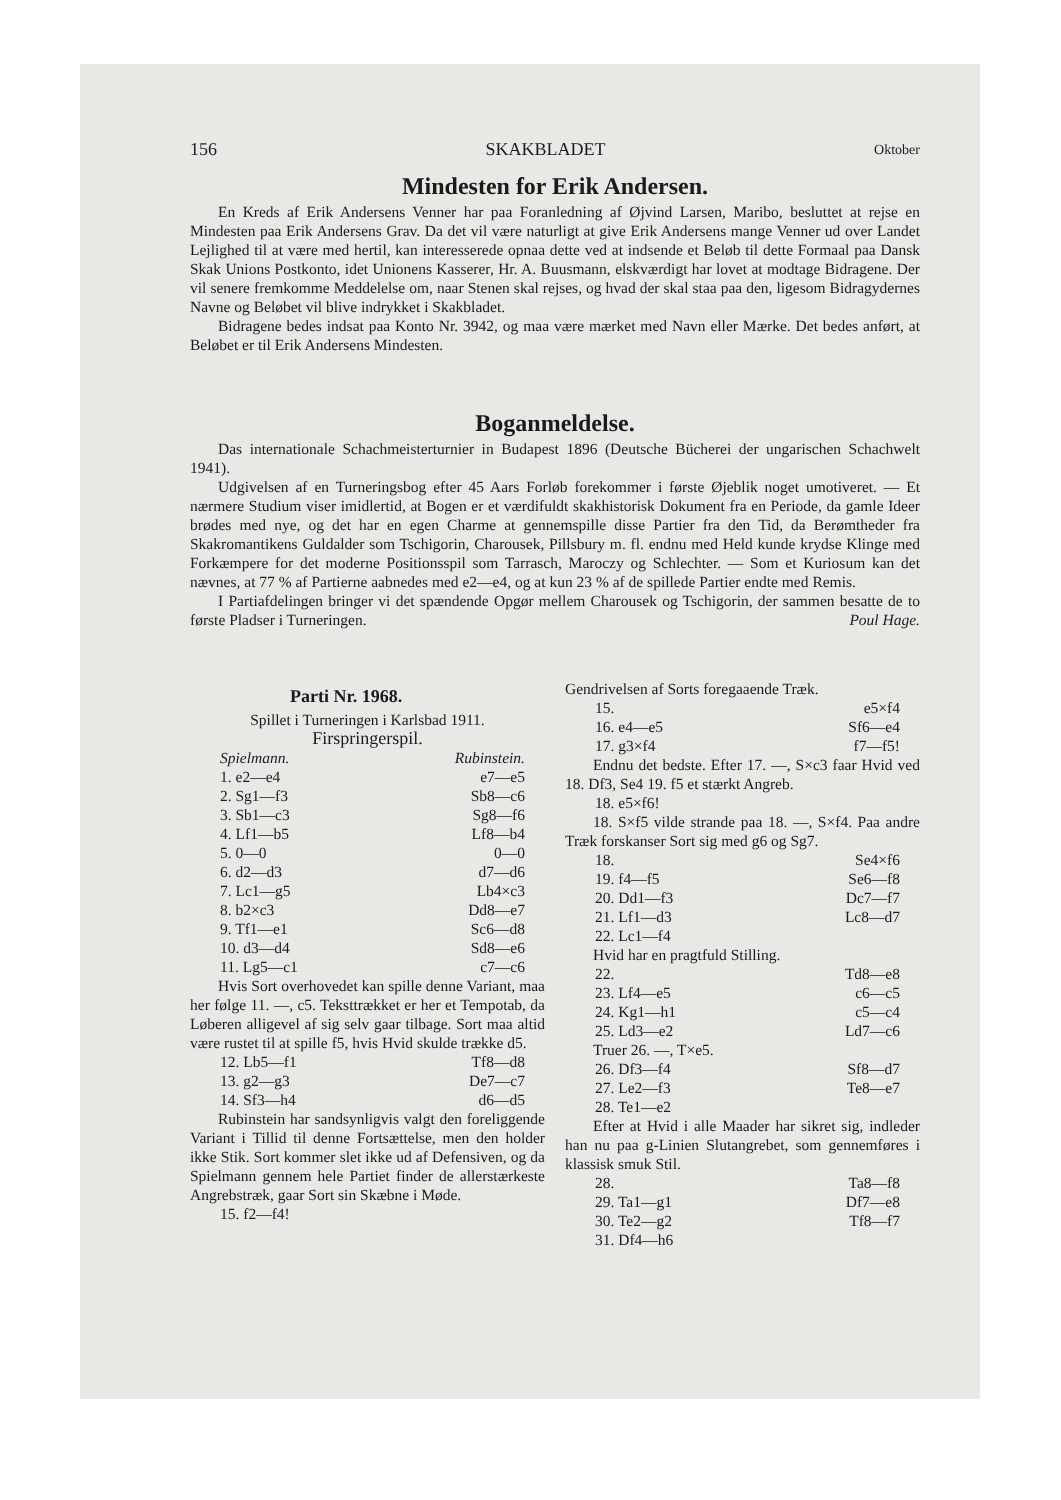156 SKAKBLADET Oktober
Mindesten for Erik Andersen.
En Kreds af Erik Andersens Venner har paa Foranledning af Øjvind Larsen, Maribo, besluttet at rejse en Mindesten paa Erik Andersens Grav. Da det vil være naturligt at give Erik Andersens mange Venner ud over Landet Lejlighed til at være med hertil, kan interesserede opnaa dette ved at indsende et Beløb til dette Formaal paa Dansk Skak Unions Postkonto, idet Unionens Kasserer, Hr. A. Buusmann, elskværdigt har lovet at modtage Bidragene. Der vil senere fremkomme Meddelelse om, naar Stenen skal rejses, og hvad der skal staa paa den, ligesom Bidragydernes Navne og Beløbet vil blive indrykket i Skakbladet.
Bidragene bedes indsat paa Konto Nr. 3942, og maa være mærket med Navn eller Mærke. Det bedes anført, at Beløbet er til Erik Andersens Mindesten.
Boganmeldelse.
Das internationale Schachmeisterturnier in Budapest 1896 (Deutsche Bücherei der ungarischen Schachwelt 1941).
Udgivelsen af en Turneringsbog efter 45 Aars Forløb forekommer i første Øjeblik noget umotiveret. — Et nærmere Studium viser imidlertid, at Bogen er et værdifuldt skakhistorisk Dokument fra en Periode, da gamle Ideer brødes med nye, og det har en egen Charme at gennemspille disse Partier fra den Tid, da Berømtheder fra Skakromantikens Guldalder som Tschigorin, Charousek, Pillsbury m. fl. endnu med Held kunde krydse Klinge med Forkæmpere for det moderne Positionsspil som Tarrasch, Maroczy og Schlechter. — Som et Kuriosum kan det nævnes, at 77 % af Partierne aabnedes med e2—e4, og at kun 23 % af de spillede Partier endte med Remis.
I Partiafdelingen bringer vi det spændende Opgør mellem Charousek og Tschigorin, der sammen besatte de to første Pladser i Turneringen. Poul Hage.
Parti Nr. 1968.
Spillet i Turneringen i Karlsbad 1911.
Firspringerspil.
Spielmann. Rubinstein.
1. e2—e4 e7—e5
2. Sg1—f3 Sb8—c6
3. Sb1—c3 Sg8—f6
4. Lf1—b5 Lf8—b4
5. 0—0 0—0
6. d2—d3 d7—d6
7. Lc1—g5 Lb4×c3
8. b2×c3 Dd8—e7
9. Tf1—e1 Sc6—d8
10. d3—d4 Sd8—e6
11. Lg5—c1 c7—c6
Hvis Sort overhovedet kan spille denne Variant, maa her følge 11. —, c5. Teksttrækket er her et Tempotab, da Løberen alligevel af sig selv gaar tilbage. Sort maa altid være rustet til at spille f5, hvis Hvid skulde trække d5.
12. Lb5—f1 Tf8—d8
13. g2—g3 De7—c7
14. Sf3—h4 d6—d5
Rubinstein har sandsynligvis valgt den foreliggende Variant i Tillid til denne Fortsættelse, men den holder ikke Stik. Sort kommer slet ikke ud af Defensiven, og da Spielmann gennem hele Partiet finder de allerstærkeste Angrebstræk, gaar Sort sin Skæbne i Møde.
15. f2—f4!
Gendrivelsen af Sorts foregaaende Træk.
15. e5×f4
16. e4—e5 Sf6—e4
17. g3×f4 f7—f5!
Endnu det bedste. Efter 17. —, S×c3 faar Hvid ved 18. Df3, Se4 19. f5 et stærkt Angreb.
18. e5×f6!
18. S×f5 vilde strande paa 18. —, S×f4. Paa andre Træk forskanser Sort sig med g6 og Sg7.
18. Se4×f6
19. f4—f5 Se6—f8
20. Dd1—f3 Dc7—f7
21. Lf1—d3 Lc8—d7
22. Lc1—f4
Hvid har en pragtfuld Stilling.
22. Td8—e8
23. Lf4—e5 c6—c5
24. Kg1—h1 c5—c4
25. Ld3—e2 Ld7—c6
Truer 26. —, T×e5.
26. Df3—f4 Sf8—d7
27. Le2—f3 Te8—e7
28. Te1—e2
Efter at Hvid i alle Maader har sikret sig, indleder han nu paa g-Linien Slutangrebet, som gennemføres i klassisk smuk Stil.
28. Ta8—f8
29. Ta1—g1 Df7—e8
30. Te2—g2 Tf8—f7
31. Df4—h6